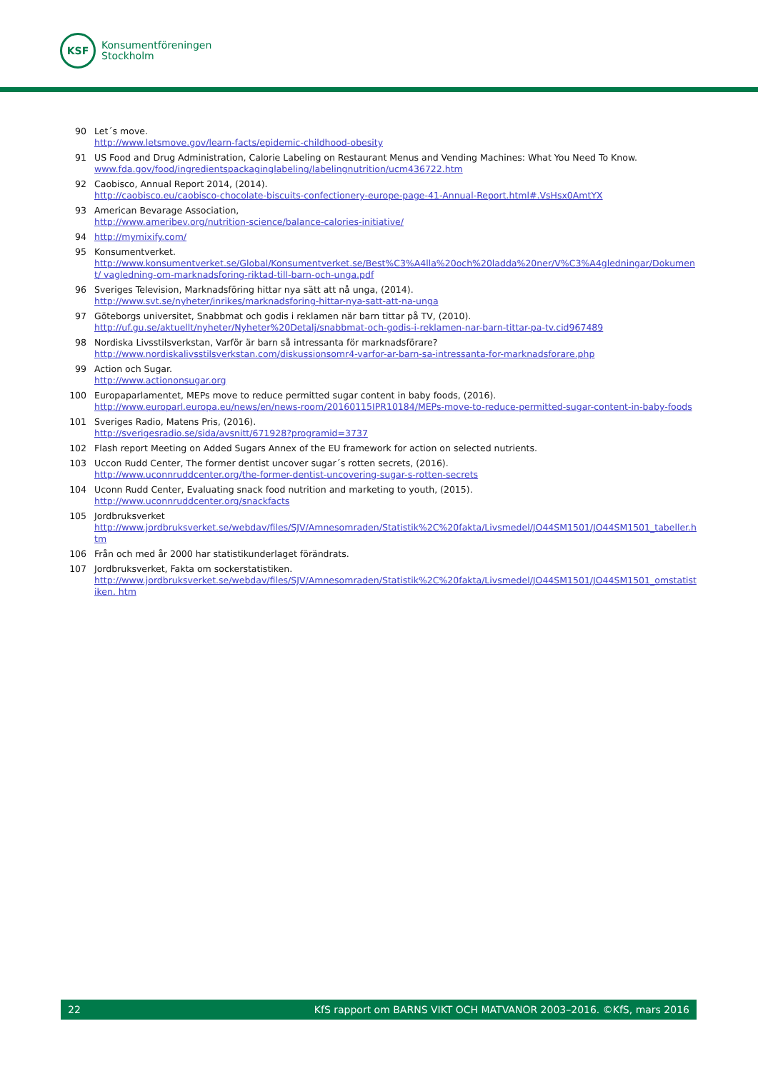KSF
Konsumentföreningen
Stockholm
90 Let´s move.
http://www.letsmove.gov/learn-facts/epidemic-childhood-obesity
91 US Food and Drug Administration, Calorie Labeling on Restaurant Menus and Vending Machines: What You Need To Know.
www.fda.gov/food/ingredientspackaginglabeling/labelingnutrition/ucm436722.htm
92 Caobisco, Annual Report 2014, (2014).
http://caobisco.eu/caobisco-chocolate-biscuits-confectionery-europe-page-41-Annual-Report.html#.VsHsx0AmtYX
93 American Bevarage Association,
http://www.ameribev.org/nutrition-science/balance-calories-initiative/
94 http://mymixify.com/
95 Konsumentverket.
http://www.konsumentverket.se/Global/Konsumentverket.se/Best%C3%A4lla%20och%20ladda%20ner/V%C3%A4gledningar/Dokument/ vagledning-om-marknadsforing-riktad-till-barn-och-unga.pdf
96 Sveriges Television, Marknadsföring hittar nya sätt att nå unga, (2014).
http://www.svt.se/nyheter/inrikes/marknadsforing-hittar-nya-satt-att-na-unga
97 Göteborgs universitet, Snabbmat och godis i reklamen när barn tittar på TV, (2010).
http://uf.gu.se/aktuellt/nyheter/Nyheter%20Detalj/snabbmat-och-godis-i-reklamen-nar-barn-tittar-pa-tv.cid967489
98 Nordiska Livsstilsverkstan, Varför är barn så intressanta för marknadsförare?
http://www.nordiskalivsstilsverkstan.com/diskussionsomr4-varfor-ar-barn-sa-intressanta-for-marknadsforare.php
99 Action och Sugar.
http://www.actiononsugar.org
100 Europaparlamentet, MEPs move to reduce permitted sugar content in baby foods, (2016).
http://www.europarl.europa.eu/news/en/news-room/20160115IPR10184/MEPs-move-to-reduce-permitted-sugar-content-in-baby-foods
101 Sveriges Radio, Matens Pris, (2016).
http://sverigesradio.se/sida/avsnitt/671928?programid=3737
102 Flash report Meeting on Added Sugars Annex of the EU framework for action on selected nutrients.
103 Uccon Rudd Center, The former dentist uncover sugar´s rotten secrets, (2016).
http://www.uconnruddcenter.org/the-former-dentist-uncovering-sugar-s-rotten-secrets
104 Uconn Rudd Center, Evaluating snack food nutrition and marketing to youth, (2015).
http://www.uconnruddcenter.org/snackfacts
105 Jordbruksverket
http://www.jordbruksverket.se/webdav/files/SJV/Amnesomraden/Statistik%2C%20fakta/Livsmedel/JO44SM1501/JO44SM1501_tabeller.htm
106 Från och med år 2000 har statistikunderlaget förändrats.
107 Jordbruksverket, Fakta om sockerstatistiken.
http://www.jordbruksverket.se/webdav/files/SJV/Amnesomraden/Statistik%2C%20fakta/Livsmedel/JO44SM1501/JO44SM1501_omstatistiken. htm
22 KfS rapport om BARNS VIKT OCH MATVANOR 2003–2016. ©KfS, mars 2016